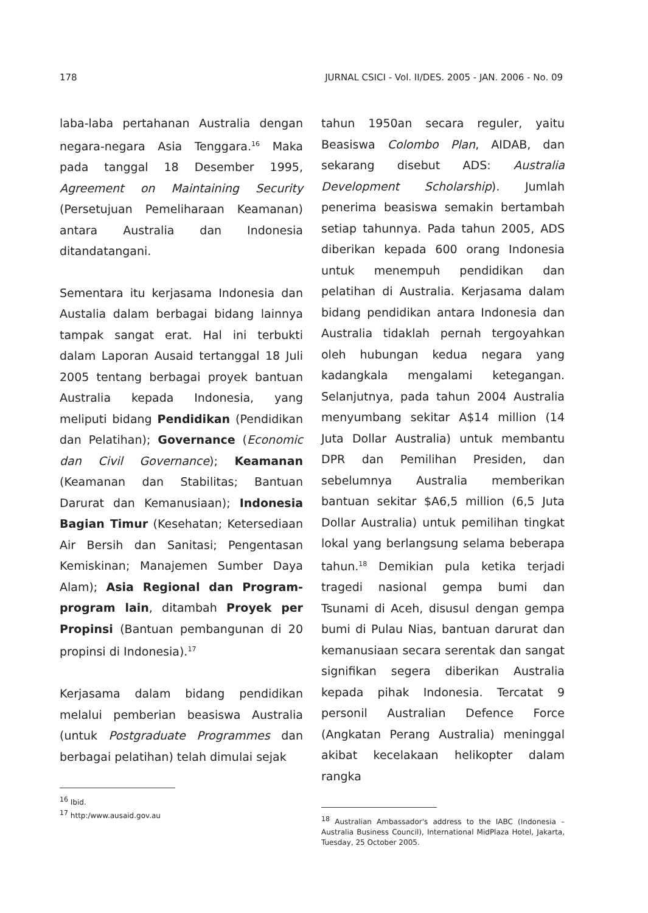178 JURNAL CSICI - Vol. II/DES. 2005 - JAN. 2006 - No. 09
laba-laba pertahanan Australia dengan negara-negara Asia Tenggara.<sup>16</sup> Maka pada tanggal 18 Desember 1995, Agreement on Maintaining Security (Persetujuan Pemeliharaan Keamanan) antara Australia dan Indonesia ditandatangani.
Sementara itu kerjasama Indonesia dan Austalia dalam berbagai bidang lainnya tampak sangat erat. Hal ini terbukti dalam Laporan Ausaid tertanggal 18 Juli 2005 tentang berbagai proyek bantuan Australia kepada Indonesia, yang meliputi bidang Pendidikan (Pendidikan dan Pelatihan); Governance (Economic dan Civil Governance); Keamanan (Keamanan dan Stabilitas; Bantuan Darurat dan Kemanusiaan); Indonesia Bagian Timur (Kesehatan; Ketersediaan Air Bersih dan Sanitasi; Pengentasan Kemiskinan; Manajemen Sumber Daya Alam); Asia Regional dan Program-program lain, ditambah Proyek per Propinsi (Bantuan pembangunan di 20 propinsi di Indonesia).<sup>17</sup>
Kerjasama dalam bidang pendidikan melalui pemberian beasiswa Australia (untuk Postgraduate Programmes dan berbagai pelatihan) telah dimulai sejak
<sup>16</sup> Ibid.
<sup>17</sup> http:/www.ausaid.gov.au
tahun 1950an secara reguler, yaitu Beasiswa Colombo Plan, AIDAB, dan sekarang disebut ADS: Australia Development Scholarship). Jumlah penerima beasiswa semakin bertambah setiap tahunnya. Pada tahun 2005, ADS diberikan kepada 600 orang Indonesia untuk menempuh pendidikan dan pelatihan di Australia. Kerjasama dalam bidang pendidikan antara Indonesia dan Australia tidaklah pernah tergoyahkan oleh hubungan kedua negara yang kadangkala mengalami ketegangan. Selanjutnya, pada tahun 2004 Australia menyumbang sekitar A$14 million (14 Juta Dollar Australia) untuk membantu DPR dan Pemilihan Presiden, dan sebelumnya Australia memberikan bantuan sekitar $A6,5 million (6,5 Juta Dollar Australia) untuk pemilihan tingkat lokal yang berlangsung selama beberapa tahun.<sup>18</sup> Demikian pula ketika terjadi tragedi nasional gempa bumi dan Tsunami di Aceh, disusul dengan gempa bumi di Pulau Nias, bantuan darurat dan kemanusiaan secara serentak dan sangat signifikan segera diberikan Australia kepada pihak Indonesia. Tercatat 9 personil Australian Defence Force (Angkatan Perang Australia) meninggal akibat kecelakaan helikopter dalam rangka
<sup>18</sup> Australian Ambassador's address to the IABC (Indonesia – Australia Business Council), International MidPlaza Hotel, Jakarta, Tuesday, 25 October 2005.